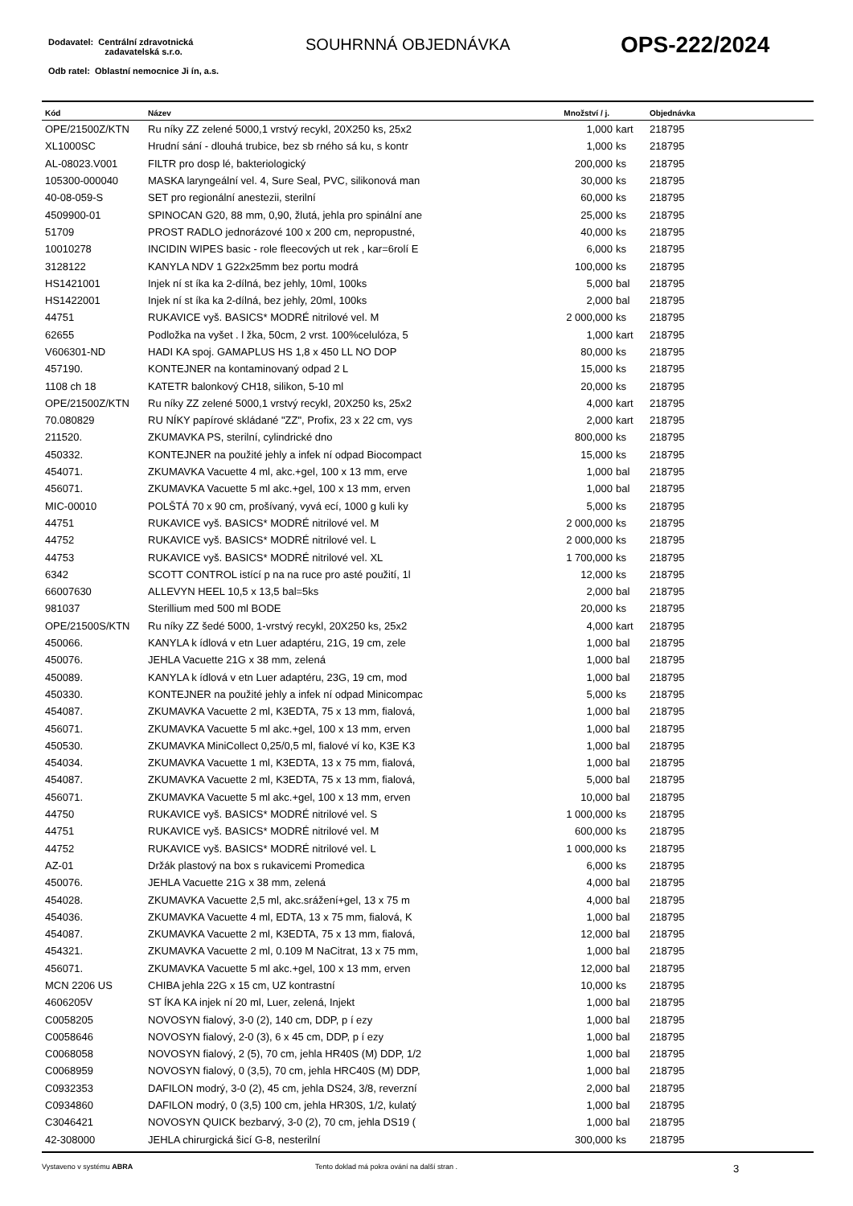Dodavatel: Centrální zdravotnická
zadavatelská s.r.o.
Odb ratel: Oblastní nemocnice Ji ín, a.s.
SOUHRNNÁ OBJEDNÁVKA OPS-222/2024
| Kód | Název | Množství / j. | | Objednávka |
| --- | --- | --- | --- | --- |
| OPE/21500Z/KTN | Ru níky ZZ zelené 5000,1 vrstvý recykl, 20X250 ks, 25x2 | 1,000 | kart | 218795 |
| XL1000SC | Hrudní sání - dlouhá trubice, bez sb rného sá ku, s kontr | 1,000 | ks | 218795 |
| AL-08023.V001 | FILTR pro dosp lé, bakteriologický | 200,000 | ks | 218795 |
| 105300-000040 | MASKA laryngeální vel. 4, Sure Seal, PVC, silikonová man | 30,000 | ks | 218795 |
| 40-08-059-S | SET pro regionální anestezii, sterilní | 60,000 | ks | 218795 |
| 4509900-01 | SPINOCAN G20, 88 mm, 0,90, žlutá, jehla pro spinální ane | 25,000 | ks | 218795 |
| 51709 | PROST RADLO jednorázové 100 x 200 cm, nepropustné, | 40,000 | ks | 218795 |
| 10010278 | INCIDIN WIPES basic - role fleecových ut rek , kar=6rolí E | 6,000 | ks | 218795 |
| 3128122 | KANYLA NDV 1 G22x25mm bez portu modrá | 100,000 | ks | 218795 |
| HS1421001 | Injek ní st íka ka 2-dílná, bez jehly, 10ml, 100ks | 5,000 | bal | 218795 |
| HS1422001 | Injek ní st íka ka 2-dílná, bez jehly, 20ml, 100ks | 2,000 | bal | 218795 |
| 44751 | RUKAVICE vyš. BASICS* MODRÉ nitrilové vel. M | 2 000,000 | ks | 218795 |
| 62655 | Podložka na vyšet . l žka, 50cm, 2 vrst. 100%celulóza, 5 | 1,000 | kart | 218795 |
| V606301-ND | HADI KA spoj. GAMAPLUS HS 1,8 x 450 LL NO DOP | 80,000 | ks | 218795 |
| 457190. | KONTEJNER na kontaminovaný odpad 2 L | 15,000 | ks | 218795 |
| 1108 ch 18 | KATETR balonkový CH18, silikon, 5-10 ml | 20,000 | ks | 218795 |
| OPE/21500Z/KTN | Ru níky ZZ zelené 5000,1 vrstvý recykl, 20X250 ks, 25x2 | 4,000 | kart | 218795 |
| 70.080829 | RU NÍKY papírové skládané "ZZ", Profix, 23 x 22 cm, vys | 2,000 | kart | 218795 |
| 211520. | ZKUMAVKA PS, sterilní, cylindrické dno | 800,000 | ks | 218795 |
| 450332. | KONTEJNER na použité jehly a infek ní odpad Biocompact | 15,000 | ks | 218795 |
| 454071. | ZKUMAVKA Vacuette 4 ml, akc.+gel, 100 x 13 mm, erve | 1,000 | bal | 218795 |
| 456071. | ZKUMAVKA Vacuette 5 ml akc.+gel, 100 x 13 mm, erven | 1,000 | bal | 218795 |
| MIC-00010 | POLŠTÁ 70 x 90 cm, prošívaný, vyvá ecí, 1000 g kuli ky | 5,000 | ks | 218795 |
| 44751 | RUKAVICE vyš. BASICS* MODRÉ nitrilové vel. M | 2 000,000 | ks | 218795 |
| 44752 | RUKAVICE vyš. BASICS* MODRÉ nitrilové vel. L | 2 000,000 | ks | 218795 |
| 44753 | RUKAVICE vyš. BASICS* MODRÉ nitrilové vel. XL | 1 700,000 | ks | 218795 |
| 6342 | SCOTT CONTROL istící p na na ruce pro asté použití, 1l | 12,000 | ks | 218795 |
| 66007630 | ALLEVYN HEEL 10,5 x 13,5 bal=5ks | 2,000 | bal | 218795 |
| 981037 | Sterillium med 500 ml BODE | 20,000 | ks | 218795 |
| OPE/21500S/KTN | Ru níky ZZ šedé 5000, 1-vrstvý recykl, 20X250 ks, 25x2 | 4,000 | kart | 218795 |
| 450066. | KANYLA k ídlová v etn Luer adaptéru, 21G, 19 cm, zele | 1,000 | bal | 218795 |
| 450076. | JEHLA Vacuette 21G x 38 mm, zelená | 1,000 | bal | 218795 |
| 450089. | KANYLA k ídlová v etn Luer adaptéru, 23G, 19 cm, mod | 1,000 | bal | 218795 |
| 450330. | KONTEJNER na použité jehly a infek ní odpad Minicompac | 5,000 | ks | 218795 |
| 454087. | ZKUMAVKA Vacuette 2 ml, K3EDTA, 75 x 13 mm, fialová, | 1,000 | bal | 218795 |
| 456071. | ZKUMAVKA Vacuette 5 ml akc.+gel, 100 x 13 mm, erven | 1,000 | bal | 218795 |
| 450530. | ZKUMAVKA MiniCollect 0,25/0,5 ml, fialové ví ko, K3E K3 | 1,000 | bal | 218795 |
| 454034. | ZKUMAVKA Vacuette 1 ml, K3EDTA, 13 x 75 mm, fialová, | 1,000 | bal | 218795 |
| 454087. | ZKUMAVKA Vacuette 2 ml, K3EDTA, 75 x 13 mm, fialová, | 5,000 | bal | 218795 |
| 456071. | ZKUMAVKA Vacuette 5 ml akc.+gel, 100 x 13 mm, erven | 10,000 | bal | 218795 |
| 44750 | RUKAVICE vyš. BASICS* MODRÉ nitrilové vel. S | 1 000,000 | ks | 218795 |
| 44751 | RUKAVICE vyš. BASICS* MODRÉ nitrilové vel. M | 600,000 | ks | 218795 |
| 44752 | RUKAVICE vyš. BASICS* MODRÉ nitrilové vel. L | 1 000,000 | ks | 218795 |
| AZ-01 | Držák plastový na box s rukavicemi Promedica | 6,000 | ks | 218795 |
| 450076. | JEHLA Vacuette 21G x 38 mm, zelená | 4,000 | bal | 218795 |
| 454028. | ZKUMAVKA Vacuette 2,5 ml, akc.srážení+gel, 13 x 75 m | 4,000 | bal | 218795 |
| 454036. | ZKUMAVKA Vacuette 4 ml, EDTA, 13 x 75 mm, fialová, K | 1,000 | bal | 218795 |
| 454087. | ZKUMAVKA Vacuette 2 ml, K3EDTA, 75 x 13 mm, fialová, | 12,000 | bal | 218795 |
| 454321. | ZKUMAVKA Vacuette 2 ml, 0.109 M NaCitrat, 13 x 75 mm, | 1,000 | bal | 218795 |
| 456071. | ZKUMAVKA Vacuette 5 ml akc.+gel, 100 x 13 mm, erven | 12,000 | bal | 218795 |
| MCN 2206 US | CHIBA jehla 22G x 15 cm, UZ kontrastní | 10,000 | ks | 218795 |
| 4606205V | ST ÍKA KA injek ní 20 ml, Luer, zelená, Injekt | 1,000 | bal | 218795 |
| C0058205 | NOVOSYN fialový, 3-0 (2), 140 cm, DDP, p í ezy | 1,000 | bal | 218795 |
| C0058646 | NOVOSYN fialový, 2-0 (3), 6 x 45 cm, DDP, p í ezy | 1,000 | bal | 218795 |
| C0068058 | NOVOSYN fialový, 2 (5), 70 cm, jehla HR40S (M) DDP, 1/2 | 1,000 | bal | 218795 |
| C0068959 | NOVOSYN fialový, 0 (3,5), 70 cm, jehla HRC40S (M) DDP, | 1,000 | bal | 218795 |
| C0932353 | DAFILON modrý, 3-0 (2), 45 cm, jehla DS24, 3/8, reverzní | 2,000 | bal | 218795 |
| C0934860 | DAFILON modrý, 0 (3,5) 100 cm, jehla HR30S, 1/2, kulatý | 1,000 | bal | 218795 |
| C3046421 | NOVOSYN QUICK bezbarvý, 3-0 (2), 70 cm, jehla DS19 ( | 1,000 | bal | 218795 |
| 42-308000 | JEHLA chirurgická šicí G-8, nesterilní | 300,000 | ks | 218795 |
Vystaveno v systému ABRA Tento doklad má pokra ování na další stran . 3